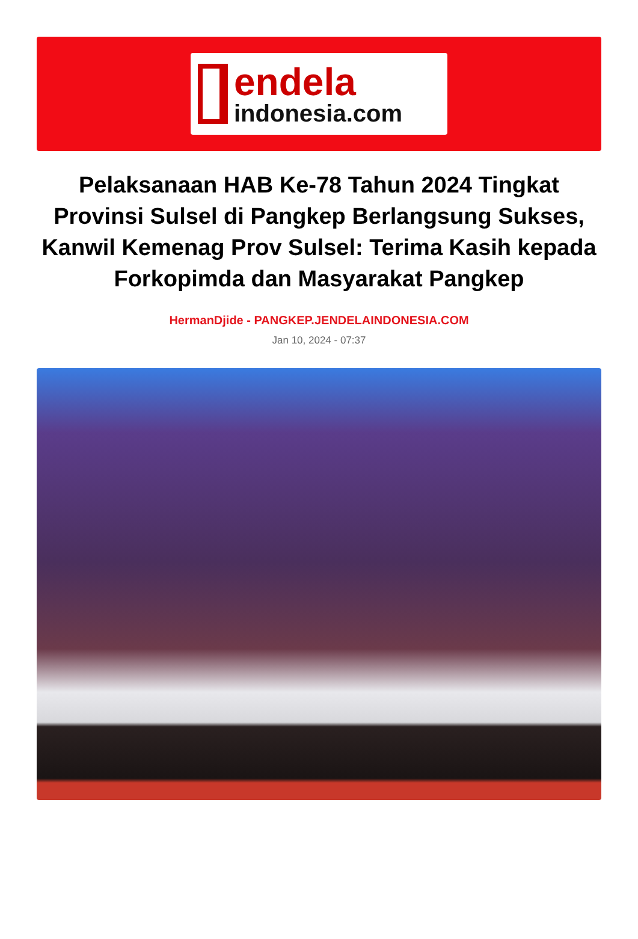endela
indonesia.com
Pelaksanaan HAB Ke-78 Tahun 2024 Tingkat Provinsi Sulsel di Pangkep Berlangsung Sukses, Kanwil Kemenag Prov Sulsel: Terima Kasih kepada Forkopimda dan Masyarakat Pangkep
HermanDjide - PANGKEP.JENDELAINDONESIA.COM
Jan 10, 2024 - 07:37